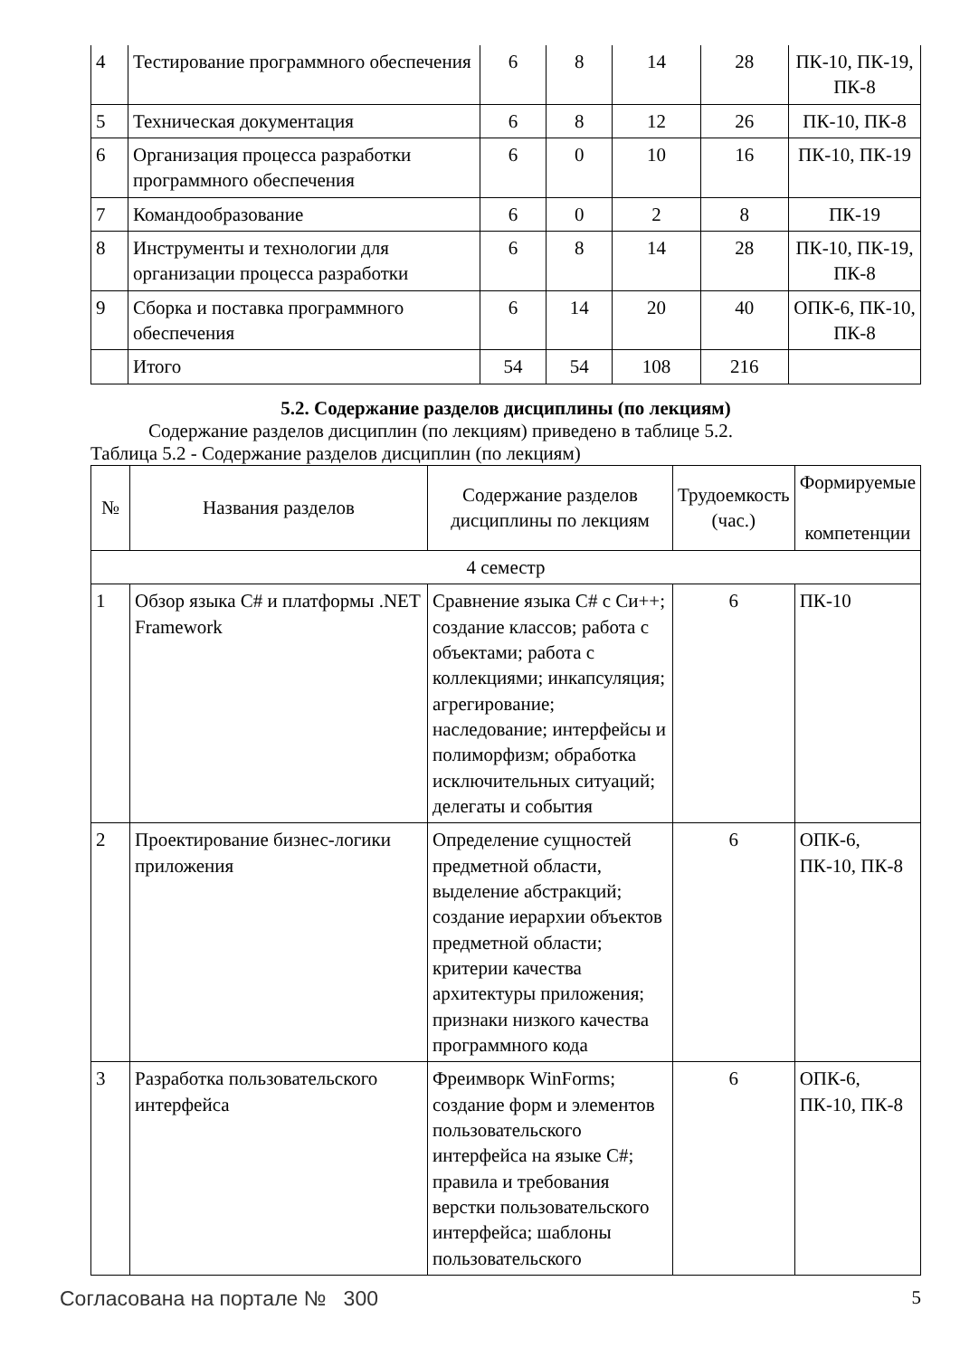| 4 | Тестирование программного обеспечения | 6 | 8 | 14 | 28 | ПК-10, ПК-19, ПК-8 |
| 5 | Техническая документация | 6 | 8 | 12 | 26 | ПК-10, ПК-8 |
| 6 | Организация процесса разработки программного обеспечения | 6 | 0 | 10 | 16 | ПК-10, ПК-19 |
| 7 | Командообразование | 6 | 0 | 2 | 8 | ПК-19 |
| 8 | Инструменты и технологии для организации процесса разработки | 6 | 8 | 14 | 28 | ПК-10, ПК-19, ПК-8 |
| 9 | Сборка и поставка программного обеспечения | 6 | 14 | 20 | 40 | ОПК-6, ПК-10, ПК-8 |
| | Итого | 54 | 54 | 108 | 216 | |
5.2. Содержание разделов дисциплины (по лекциям)
Содержание разделов дисциплин (по лекциям) приведено в таблице 5.2.
Таблица 5.2 - Содержание разделов дисциплин (по лекциям)
| № | Названия разделов | Содержание разделов дисциплины по лекциям | Трудоемкость (час.) | Формируемые компетенции |
| --- | --- | --- | --- | --- |
| 4 семестр | | | | |
| 1 | Обзор языка C# и платформы .NET Framework | Сравнение языка C# с Си++; создание классов; работа с объектами; работа с коллекциями; инкапсуляция; агрегирование; наследование; интерфейсы и полиморфизм; обработка исключительных ситуаций; делегаты и события | 6 | ПК-10 |
| 2 | Проектирование бизнес-логики приложения | Определение сущностей предметной области, выделение абстракций; создание иерархии объектов предметной области; критерии качества архитектуры приложения; признаки низкого качества программного кода | 6 | ОПК-6, ПК-10, ПК-8 |
| 3 | Разработка пользовательского интерфейса | Фреимворк WinForms; создание форм и элементов пользовательского интерфейса на языке C#; правила и требования верстки пользовательского интерфейса; шаблоны пользовательского | 6 | ОПК-6, ПК-10, ПК-8 |
Согласована на портале № 300 5